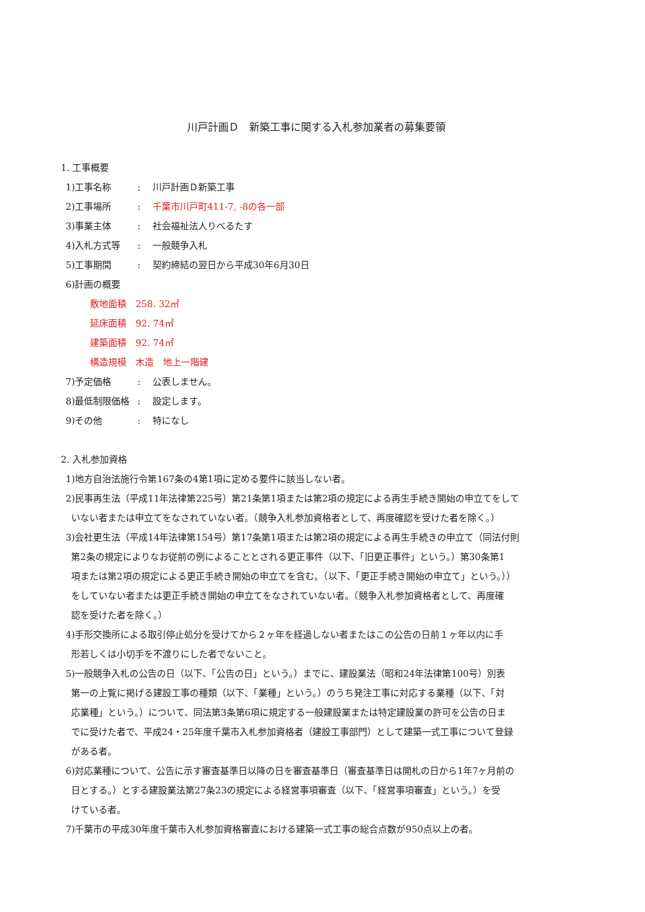川戸計画Ｄ　新築工事に関する入札参加業者の募集要領
1. 工事概要
1)工事名称: 川戸計画Ｄ新築工事
2)工事場所: 千葉市川戸町411-7, -8の各一部
3)事業主体: 社会福祉法人りべるたす
4)入札方式等: 一般競争入札
5)工事期間: 契約締結の翌日から平成30年6月30日
6)計画の概要
敷地面積　258. 32㎡
延床面積　92. 74㎡
建築面積　92. 74㎡
構造規模　木造　地上一階建
7)予定価格: 公表しません。
8)最低制限価格: 設定します。
9)その他: 特になし
2. 入札参加資格
1)地方自治法施行令第167条の4第1項に定める要件に該当しない者。
2)民事再生法（平成11年法律第225号）第21条第1項または第2項の規定による再生手続き開始の申立てをして
いない者または申立てをなされていない者。（競争入札参加資格者として、再度確認を受けた者を除く。）
3)会社更生法（平成14年法律第154号）第17条第1項または第2項の規定による再生手続きの申立て（同法付則
第2条の規定によりなお従前の例によることとされる更正事件（以下、「旧更正事件」という。）第30条第1
項または第2項の規定による更正手続き開始の申立てを含む。（以下、「更正手続き開始の申立て」という。））
をしていない者または更正手続き開始の申立てをなされていない者。（競争入札参加資格者として、再度確
認を受けた者を除く。）
4)手形交換所による取引停止処分を受けてから２ヶ年を経過しない者またはこの公告の日前１ヶ年以内に手
形若しくは小切手を不渡りにした者でないこと。
5)一般競争入札の公告の日（以下、「公告の日」という。）までに、建設業法（昭和24年法律第100号）別表
第一の上覧に掲げる建設工事の種類（以下、「業種」という。）のうち発注工事に対応する業種（以下、「対
応業種」という。）について、同法第3条第6項に規定する一般建設業または特定建設業の許可を公告の日ま
でに受けた者で、平成24・25年度千葉市入札参加資格者（建設工事部門）として建築一式工事について登録
がある者。
6)対応業種について、公告に示す審査基準日以降の日を審査基準日（審査基準日は開札の日から1年7ヶ月前の
日とする。）とする建設業法第27条23の規定による経営事項審査（以下、「経営事項審査」という。）を受
けている者。
7)千葉市の平成30年度千葉市入札参加資格審査における建築一式工事の総合点数が950点以上の者。